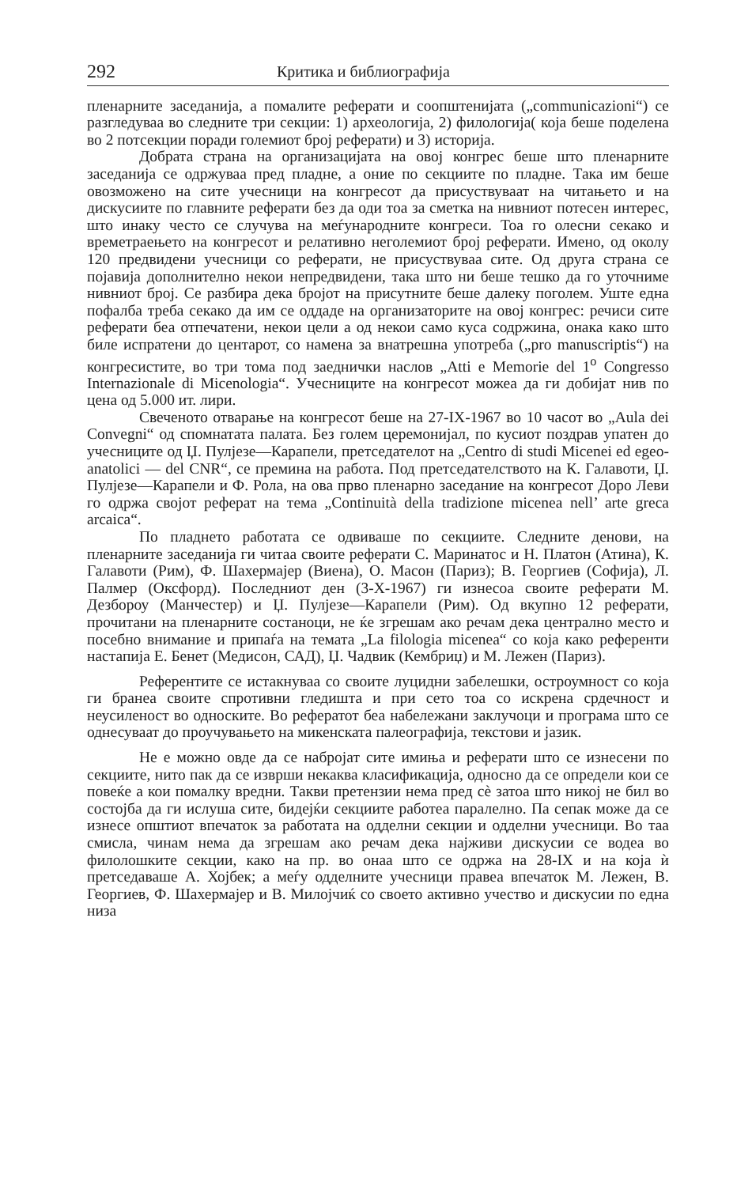292 Критика и библиографија
пленарните заседанија, а помалите реферати и соопштенијата („communicazioni“) се разгледуваа во следните три секции: 1) археологија, 2) филологија( која беше поделена во 2 потсекции поради големиот број реферати) и 3) историја.
Добрата страна на организацијата на овој конгрес беше што пленарните заседанија се одржуваа пред пладне, а оние по секциите по пладне. Така им беше овозможено на сите учесници на конгресот да присуствуваат на читањето и на дискусиите по главните реферати без да оди тоа за сметка на нивниот потесен интерес, што инаку често се случува на меѓународните конгреси. Тоа го олесни секако и времетраењето на конгресот и релативно неголемиот број реферати. Имено, од околу 120 предвидени учесници со реферати, не присуствуваа сите. Од друга страна се појавија дополнително некои непредвидени, така што ни беше тешко да го уточниме нивниот број. Се разбира дека бројот на присутните беше далеку поголем. Уште една пофалба треба секако да им се оддаде на организаторите на овој конгрес: речиси сите реферати беа отпечатени, некои цели а од некои само куса содржина, онака како што биле испратени до центарот, со намена за внатрешна употреба („pro manuscriptis“) на конгресистите, во три тома под заеднички наслов „Atti e Memorie del 1<sup>o</sup> Congresso Internazionale di Micenologia“. Учесниците на конгресот можеа да ги добијат нив по цена од 5.000 ит. лири.
Свеченото отварање на конгресот беше на 27-IX-1967 во 10 часот во „Aula dei Convegni“ од спомнатата палата. Без голем церемонијал, по кусиот поздрав упатен до учесниците од Џ. Пулјезе—Карапели, претседателот на „Centro di studi Micenei ed egeo-anatolici — del CNR“, се премина на работа. Под претседателството на К. Галавоти, Џ. Пулјезе—Карапели и Ф. Рола, на ова прво пленарно заседание на конгресот Доро Леви го одржа својот реферат на тема „Continuità della tradizione micenea nell’ arte greca arcaica“.
По пладнето работата се одвиваше по секциите. Следните денови, на пленарните заседанија ги читаа своите реферати С. Маринатос и Н. Платон (Атина), К. Галавоти (Рим), Ф. Шахермајер (Виена), О. Масон (Париз); В. Георгиев (Софија), Л. Палмер (Оксфорд). Последниот ден (3-X-1967) ги изнесоа своите реферати М. Дезбороу (Манчестер) и Џ. Пулјезе—Карапели (Рим). Од вкупно 12 реферати, прочитани на пленарните состаноци, не ќе згрешам ако речам дека централно место и посебно внимание и припаѓа на темата „La filologia micenea“ со која како референти настапија Е. Бенет (Медисон, САД), Џ. Чадвик (Кембриџ) и М. Лежен (Париз).
Референтите се истакнуваа со своите луцидни забелешки, остроумност со која ги бранеа своите спротивни гледишта и при сето тоа со искрена срдечност и неусиленост во односките. Во рефератот беа набележани заклучоци и програма што се однесуваат до проучувањето на микенската палеографија, текстови и јазик.
Не е можно овде да се набројат сите имиња и реферати што се изнесени по секциите, нито пак да се изврши некаква класификација, односно да се определи кои се повеќе а кои помалку вредни. Такви претензии нема пред сè затоа што никој не бил во состојба да ги ислуша сите, бидејќи секциите работеа паралелно. Па сепак може да се изнесе општиот впечаток за работата на одделни секции и одделни учесници. Во таа смисла, чинам нема да згрешам ако речам дека најживи дискусии се водеа во филолошките секции, како на пр. во онаа што се одржа на 28-IX и на која ѝ претседаваше А. Хојбек; а меѓу одделните учесници правеа впечаток М. Лежен, В. Георгиев, Ф. Шахермајер и В. Милојчиќ со своето активно учество и дискусии по една низа